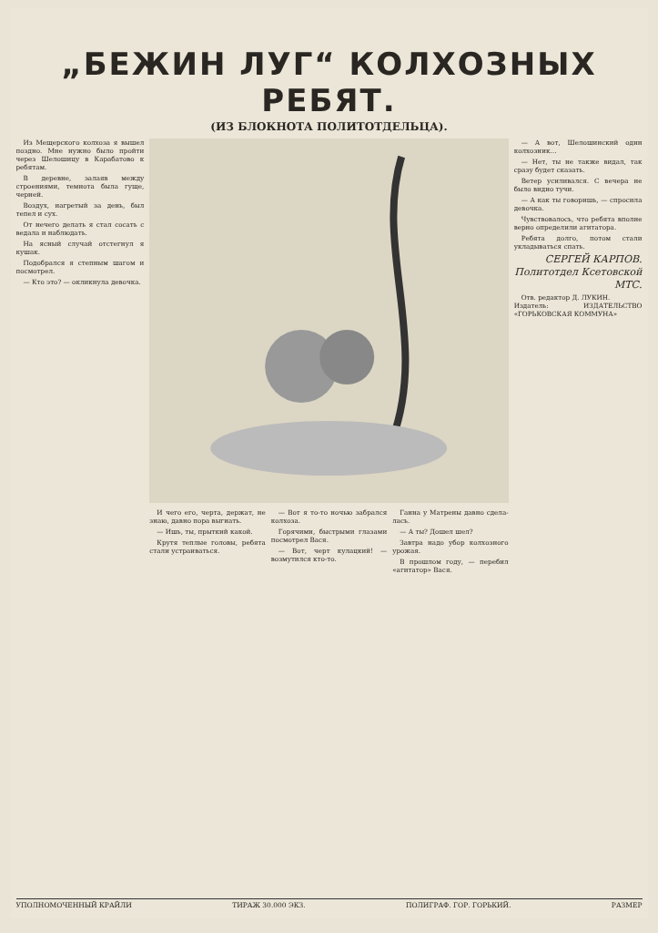„БЕЖИН ЛУГ“ КОЛХОЗНЫХ РЕБЯТ.
(ИЗ БЛОКНОТА ПОЛИТОТДЕЛЬЦА).
Из Мещерского колхоза я вышел поздно. Мне нужно было пройти через Шелошицу в Карабатово к ребятам.
В деревне, залаяв между строениями, темнота была гуще, черней.
Воздух, нагретый за день, был тепел и сух.
От нечего делать я стал сосать с ведала и наблюдать.
На ясный случай отстегнул я кушак.
Подобрался я степным шагом и посмотрел.
— Кто это? — окликнула девочка.
И чего его, черта, держат, не знаю, давно пора выгнать.
— Ишь, ты, прыткий какой.
Крутя теплые головы, ребята стали устраиваться.
— Вот я то-то ночью забрался колхоза.
Горячими, быстрыми глазами посмотрел Вася.
— Вот, черт кулацкий! — возмутился кто-то.
Ганна у Матрены давно сдела­лась.
— А ты? Дошел шел?
Завтра надо убор колхозного урожая.
В прошлом году, — перебил «агитатор» Вася.
— А вот, Шелошинский один колхозник…
— Нет, ты не также видал, так сразу будет сказать.
Ветер усиливался. С вечера не было видно тучи.
— А как ты говоришь, — спросила девочка.
Чувствовалось, что ребята вполне верно определили агитатора.
Ребята долго, потом стали укладываться спать.
СЕРГЕЙ КАРПОВ.
Политотдел Ксетовской МТС.
Отв. редактор Д. ЛУКИН.
Издатель: ИЗДАТЕЛЬСТВО «ГОРЬКОВСКАЯ КОММУНА»
УПОЛНОМОЧЕННЫЙ КРАЙЛИ ТИРАЖ 30.000 ЭКЗ. ПОЛИГРАФ. ГОР. ГОРЬКИЙ. РАЗМЕР